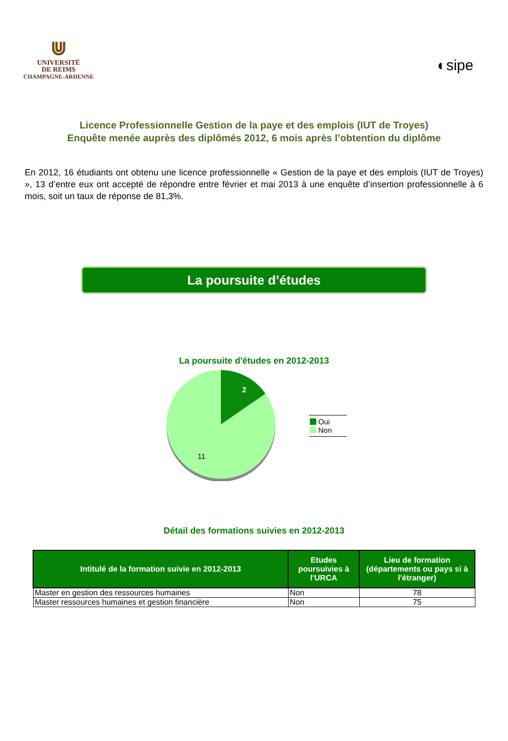⋓
UNIVERSITÉ
DE REIMS
CHAMPAGNE-ARDENNE
◐sipe
Licence Professionnelle Gestion de la paye et des emplois (IUT de Troyes)
Enquête menée auprès des diplômés 2012, 6 mois après l’obtention du diplôme
En 2012, 16 étudiants ont obtenu une licence professionnelle « Gestion de la paye et des emplois (IUT de Troyes) », 13 d’entre eux ont accepté de répondre entre février et mai 2013 à une enquête d’insertion professionnelle à 6 mois, soit un taux de réponse de 81,3%.
La poursuite d’études
La poursuite d'études en 2012-2013
2
11
Oui
Non
Détail des formations suivies en 2012-2013
| Intitulé de la formation suivie en 2012-2013 | Etudes poursuivies à l'URCA | Lieu de formation (départements ou pays si à l'étranger) |
| --- | --- | --- |
| Master en gestion des ressources humaines | Non | 78 |
| Master ressources humaines et gestion financière | Non | 75 |